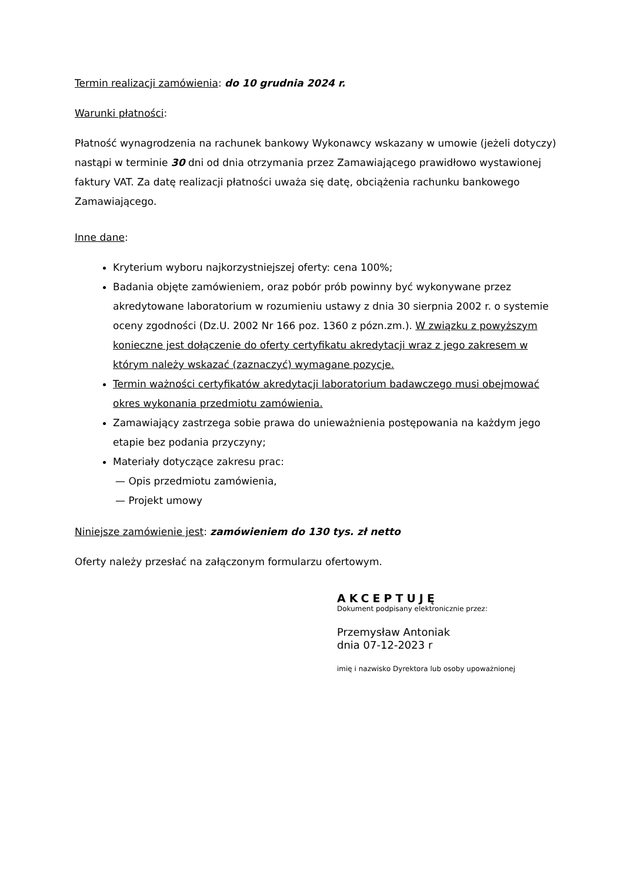Termin realizacji zamówienia: do 10 grudnia 2024 r.
Warunki płatności:
Płatność wynagrodzenia na rachunek bankowy Wykonawcy wskazany w umowie (jeżeli dotyczy) nastąpi w terminie 30 dni od dnia otrzymania przez Zamawiającego prawidłowo wystawionej faktury VAT. Za datę realizacji płatności uważa się datę, obciążenia rachunku bankowego Zamawiającego.
Inne dane:
Kryterium wyboru najkorzystniejszej oferty: cena 100%;
Badania objęte zamówieniem, oraz pobór prób powinny być wykonywane przez akredytowane laboratorium w rozumieniu ustawy z dnia 30 sierpnia 2002 r. o systemie oceny zgodności (Dz.U. 2002 Nr 166 poz. 1360 z pózn.zm.). W związku z powyższym konieczne jest dołączenie do oferty certyfikatu akredytacji wraz z jego zakresem w którym należy wskazać (zaznaczyć) wymagane pozycje.
Termin ważności certyfikatów akredytacji laboratorium badawczego musi obejmować okres wykonania przedmiotu zamówienia.
Zamawiający zastrzega sobie prawa do unieważnienia postępowania na każdym jego etapie bez podania przyczyny;
Materiały dotyczące zakresu prac:
— Opis przedmiotu zamówienia,
— Projekt umowy
Niniejsze zamówienie jest: zamówieniem do 130 tys. zł netto
Oferty należy przesłać na załączonym formularzu ofertowym.
AKCEPTUJĘ
Dokument podpisany elektronicznie przez:
Przemysław Antoniak
dnia 07-12-2023 r
imię i nazwisko Dyrektora lub osoby upoważnionej